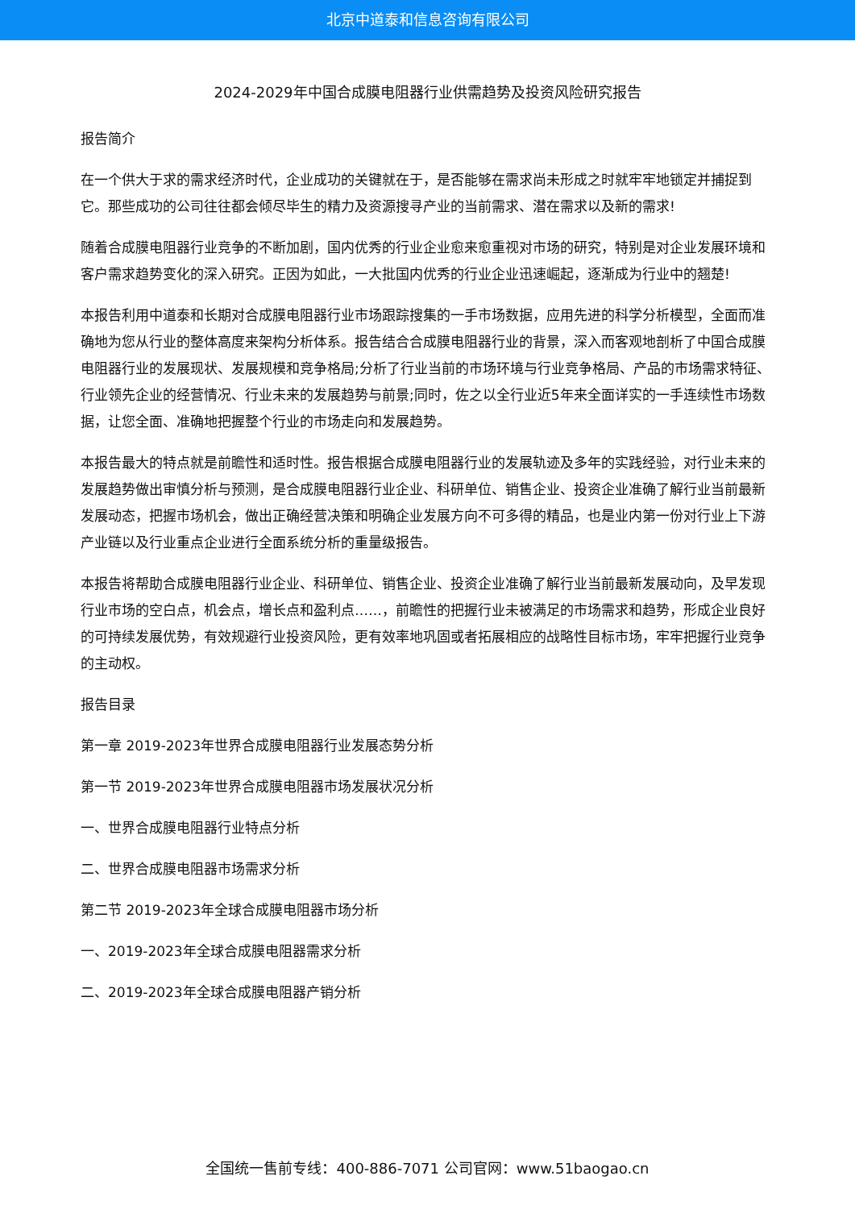北京中道泰和信息咨询有限公司
2024-2029年中国合成膜电阻器行业供需趋势及投资风险研究报告
报告简介
在一个供大于求的需求经济时代，企业成功的关键就在于，是否能够在需求尚未形成之时就牢牢地锁定并捕捉到它。那些成功的公司往往都会倾尽毕生的精力及资源搜寻产业的当前需求、潜在需求以及新的需求!
随着合成膜电阻器行业竞争的不断加剧，国内优秀的行业企业愈来愈重视对市场的研究，特别是对企业发展环境和客户需求趋势变化的深入研究。正因为如此，一大批国内优秀的行业企业迅速崛起，逐渐成为行业中的翘楚!
本报告利用中道泰和长期对合成膜电阻器行业市场跟踪搜集的一手市场数据，应用先进的科学分析模型，全面而准确地为您从行业的整体高度来架构分析体系。报告结合合成膜电阻器行业的背景，深入而客观地剖析了中国合成膜电阻器行业的发展现状、发展规模和竞争格局;分析了行业当前的市场环境与行业竞争格局、产品的市场需求特征、行业领先企业的经营情况、行业未来的发展趋势与前景;同时，佐之以全行业近5年来全面详实的一手连续性市场数据，让您全面、准确地把握整个行业的市场走向和发展趋势。
本报告最大的特点就是前瞻性和适时性。报告根据合成膜电阻器行业的发展轨迹及多年的实践经验，对行业未来的发展趋势做出审慎分析与预测，是合成膜电阻器行业企业、科研单位、销售企业、投资企业准确了解行业当前最新发展动态，把握市场机会，做出正确经营决策和明确企业发展方向不可多得的精品，也是业内第一份对行业上下游产业链以及行业重点企业进行全面系统分析的重量级报告。
本报告将帮助合成膜电阻器行业企业、科研单位、销售企业、投资企业准确了解行业当前最新发展动向，及早发现行业市场的空白点，机会点，增长点和盈利点……，前瞻性的把握行业未被满足的市场需求和趋势，形成企业良好的可持续发展优势，有效规避行业投资风险，更有效率地巩固或者拓展相应的战略性目标市场，牢牢把握行业竞争的主动权。
报告目录
第一章 2019-2023年世界合成膜电阻器行业发展态势分析
第一节 2019-2023年世界合成膜电阻器市场发展状况分析
一、世界合成膜电阻器行业特点分析
二、世界合成膜电阻器市场需求分析
第二节 2019-2023年全球合成膜电阻器市场分析
一、2019-2023年全球合成膜电阻器需求分析
二、2019-2023年全球合成膜电阻器产销分析
全国统一售前专线：400-886-7071 公司官网：www.51baogao.cn